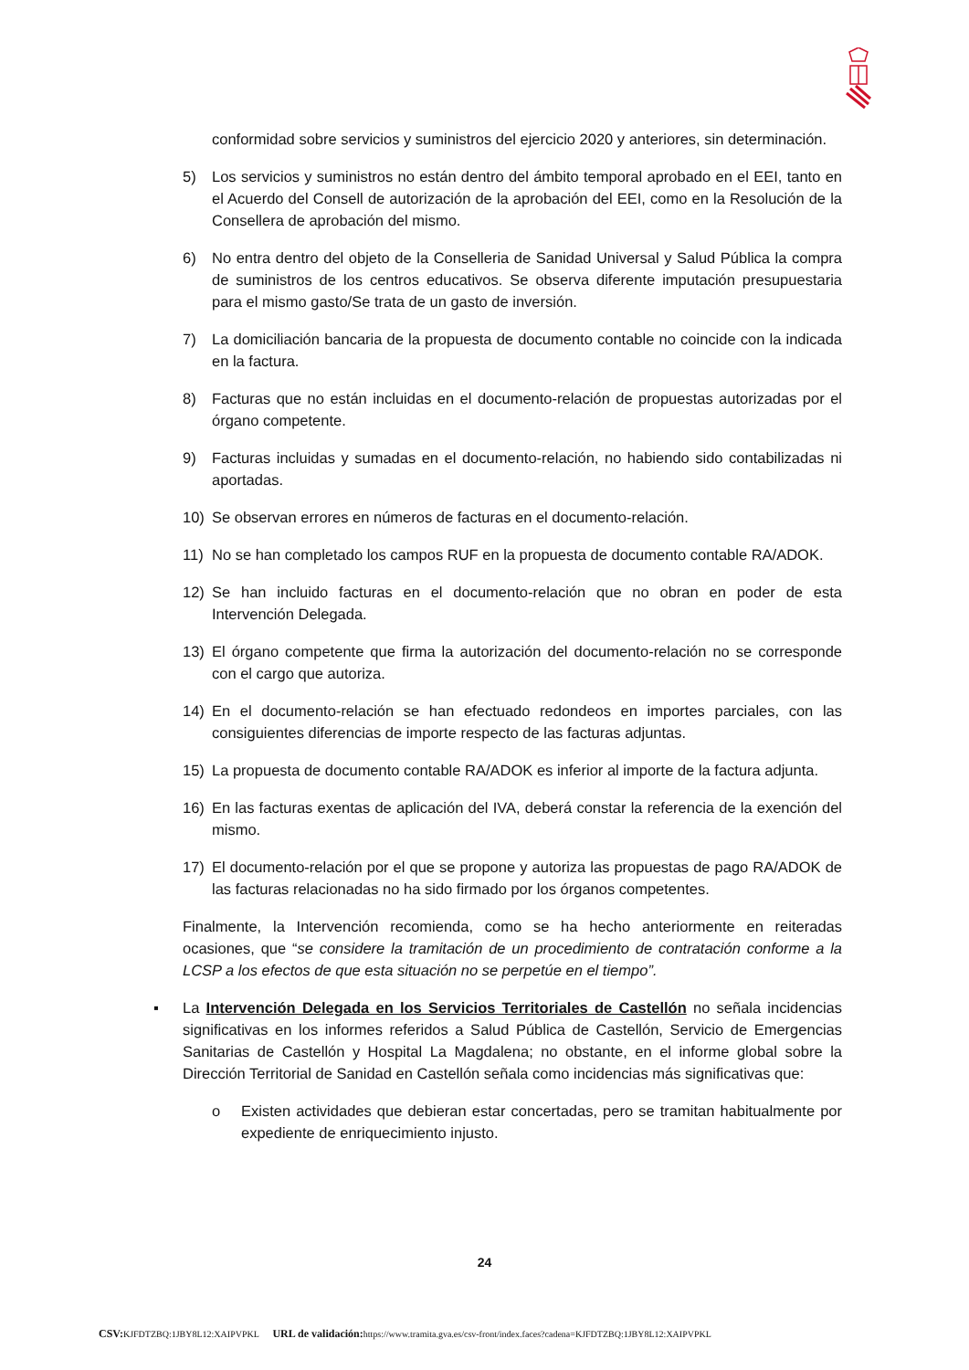conformidad sobre servicios y suministros del ejercicio 2020 y anteriores, sin determinación.
5) Los servicios y suministros no están dentro del ámbito temporal aprobado en el EEI, tanto en el Acuerdo del Consell de autorización de la aprobación del EEI, como en la Resolución de la Consellera de aprobación del mismo.
6) No entra dentro del objeto de la Conselleria de Sanidad Universal y Salud Pública la compra de suministros de los centros educativos. Se observa diferente imputación presupuestaria para el mismo gasto/Se trata de un gasto de inversión.
7) La domiciliación bancaria de la propuesta de documento contable no coincide con la indicada en la factura.
8) Facturas que no están incluidas en el documento-relación de propuestas autorizadas por el órgano competente.
9) Facturas incluidas y sumadas en el documento-relación, no habiendo sido contabilizadas ni aportadas.
10) Se observan errores en números de facturas en el documento-relación.
11) No se han completado los campos RUF en la propuesta de documento contable RA/ADOK.
12) Se han incluido facturas en el documento-relación que no obran en poder de esta Intervención Delegada.
13) El órgano competente que firma la autorización del documento-relación no se corresponde con el cargo que autoriza.
14) En el documento-relación se han efectuado redondeos en importes parciales, con las consiguientes diferencias de importe respecto de las facturas adjuntas.
15) La propuesta de documento contable RA/ADOK es inferior al importe de la factura adjunta.
16) En las facturas exentas de aplicación del IVA, deberá constar la referencia de la exención del mismo.
17) El documento-relación por el que se propone y autoriza las propuestas de pago RA/ADOK de las facturas relacionadas no ha sido firmado por los órganos competentes.
Finalmente, la Intervención recomienda, como se ha hecho anteriormente en reiteradas ocasiones, que “se considere la tramitación de un procedimiento de contratación conforme a la LCSP a los efectos de que esta situación no se perpetúe en el tiempo”.
▪ La Intervención Delegada en los Servicios Territoriales de Castellón no señala incidencias significativas en los informes referidos a Salud Pública de Castellón, Servicio de Emergencias Sanitarias de Castellón y Hospital La Magdalena; no obstante, en el informe global sobre la Dirección Territorial de Sanidad en Castellón señala como incidencias más significativas que:
o Existen actividades que debieran estar concertadas, pero se tramitan habitualmente por expediente de enriquecimiento injusto.
24
CSV: KJFDTZBQ:1JBY8L12:XAIPVPKL URL de validación: https://www.tramita.gva.es/csv-front/index.faces?cadena=KJFDTZBQ:1JBY8L12:XAIPVPKL